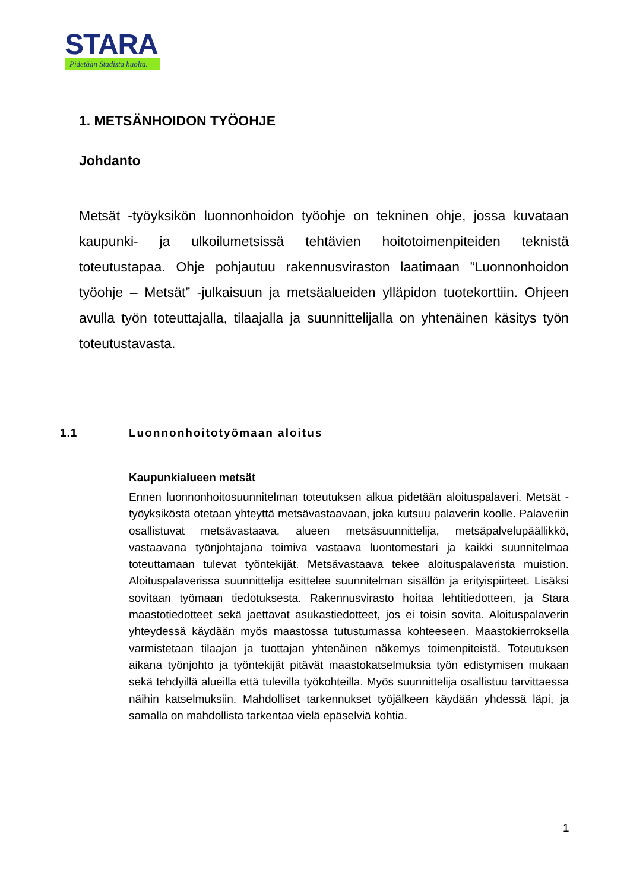STARA
Pidetään Stadista huolta.
1. METSÄNHOIDON TYÖOHJE
Johdanto
Metsät -työyksikön luonnonhoidon työohje on tekninen ohje, jossa kuvataan kaupunki- ja ulkoilumetsissä tehtävien hoitotoimenpiteiden teknistä toteutustapaa. Ohje pohjautuu rakennusviraston laatimaan ”Luonnonhoidon työohje – Metsät” -julkaisuun ja metsäalueiden ylläpidon tuotekorttiin. Ohjeen avulla työn toteuttajalla, tilaajalla ja suunnittelijalla on yhtenäinen käsitys työn toteutustavasta.
1.1 Luonnonhoitotyömaan aloitus
Kaupunkialueen metsät
Ennen luonnonhoitosuunnitelman toteutuksen alkua pidetään aloituspalaveri. Metsät -työyksiköstä otetaan yhteyttä metsävastaavaan, joka kutsuu palaverin koolle. Palaveriin osallistuvat metsävastaava, alueen metsäsuunnittelija, metsäpalvelupäällikkö, vastaavana työnjohtajana toimiva vastaava luontomestari ja kaikki suunnitelmaa toteuttamaan tulevat työntekijät. Metsävastaava tekee aloituspalaverista muistion. Aloituspalaverissa suunnittelija esittelee suunnitelman sisällön ja erityispiirteet. Lisäksi sovitaan työmaan tiedotuksesta. Rakennusvirasto hoitaa lehtitiedotteen, ja Stara maastotiedotteet sekä jaettavat asukastiedotteet, jos ei toisin sovita. Aloituspalaverin yhteydessä käydään myös maastossa tutustumassa kohteeseen. Maastokierroksella varmistetaan tilaajan ja tuottajan yhtenäinen näkemys toimenpiteistä. Toteutuksen aikana työnjohto ja työntekijät pitävät maastokatselmuksia työn edistymisen mukaan sekä tehdyillä alueilla että tulevilla työkohteilla. Myös suunnittelija osallistuu tarvittaessa näihin katselmuksiin. Mahdolliset tarkennukset työjälkeen käydään yhdessä läpi, ja samalla on mahdollista tarkentaa vielä epäselviä kohtia.
1